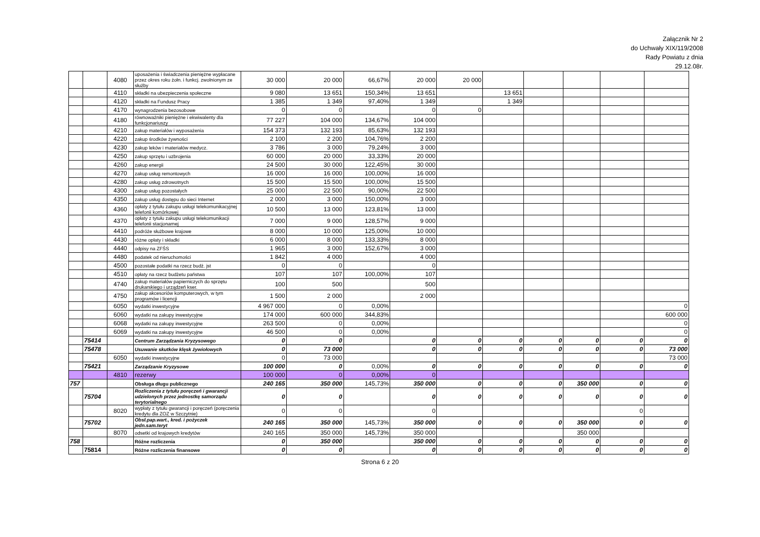Załącznik Nr 2
do Uchwały XIX/119/2008
Rady Powiatu z dnia
29.12.08r.
| | | 4080 | uposażenia i świadczenia pieniężne wypłacane przez okres roku żołn. i funkcj. zwolnionym ze służby | 30 000 | 20 000 | 66,67% | 20 000 | 20 000 | | | | | |
| | | 4110 | składki na ubezpieczenia społeczne | 9 080 | 13 651 | 150,34% | 13 651 | | 13 651 | | | | |
| | | 4120 | składki na Fundusz Pracy | 1 385 | 1 349 | 97,40% | 1 349 | | 1 349 | | | | |
| | | 4170 | wynagrodzenia bezosobowe | 0 | 0 | | 0 | 0 | | | | | |
| | | 4180 | równoważniki pieniężne i ekwiwalenty dla funkcjonariuszy | 77 227 | 104 000 | 134,67% | 104 000 | | | | | | |
| | | 4210 | zakup materiałów i wyposażenia | 154 373 | 132 193 | 85,63% | 132 193 | | | | | | |
| | | 4220 | zakup środków żywności | 2 100 | 2 200 | 104,76% | 2 200 | | | | | | |
| | | 4230 | zakup leków i materiałów medycz. | 3 786 | 3 000 | 79,24% | 3 000 | | | | | | |
| | | 4250 | zakup sprzętu i uzbrojenia | 60 000 | 20 000 | 33,33% | 20 000 | | | | | | |
| | | 4260 | zakup energii | 24 500 | 30 000 | 122,45% | 30 000 | | | | | | |
| | | 4270 | zakup usług remontowych | 16 000 | 16 000 | 100,00% | 16 000 | | | | | | |
| | | 4280 | zakup usług zdrowotnych | 15 500 | 15 500 | 100,00% | 15 500 | | | | | | |
| | | 4300 | zakup usług pozostałych | 25 000 | 22 500 | 90,00% | 22 500 | | | | | | |
| | | 4350 | zakup usług dostępu do sieci Internet | 2 000 | 3 000 | 150,00% | 3 000 | | | | | | |
| | | 4360 | opłaty z tytułu zakupu usługi telekomunikacyjnej telefonii komórkowej | 10 500 | 13 000 | 123,81% | 13 000 | | | | | | |
| | | 4370 | opłaty z tytułu zakupu usługi telekomunikacji telefonii stacjonarnej | 7 000 | 9 000 | 128,57% | 9 000 | | | | | | |
| | | 4410 | podróże służbowe krajowe | 8 000 | 10 000 | 125,00% | 10 000 | | | | | | |
| | | 4430 | różne opłaty i składki | 6 000 | 8 000 | 133,33% | 8 000 | | | | | | |
| | | 4440 | odpisy na ZFŚS | 1 965 | 3 000 | 152,67% | 3 000 | | | | | | |
| | | 4480 | podatek od nieruchomości | 1 842 | 4 000 | | 4 000 | | | | | | |
| | | 4500 | pozostałe podatki na rzecz budż. jst | 0 | 0 | | 0 | | | | | | |
| | | 4510 | opłaty na rzecz budżetu państwa | 107 | 107 | 100,00% | 107 | | | | | | |
| | | 4740 | zakup materiałów papierniczych do sprzętu drukarskiego i urządzeń kser. | 100 | 500 | | 500 | | | | | | |
| | | 4750 | zakup akcesoriów komputerowych, w tym programów i licencji | 1 500 | 2 000 | | 2 000 | | | | | | |
| | | 6050 | wydatki inwestycyjne | 4 967 000 | 0 | 0,00% | | | | | | | 0 |
| | | 6060 | wydatki na zakupy inwestycyjne | 174 000 | 600 000 | 344,83% | | | | | | | 600 000 |
| | | 6068 | wydatki na zakupy inwestycyjne | 263 500 | 0 | 0,00% | | | | | | | 0 |
| | | 6069 | wydatki na zakupy inwestycyjne | 46 500 | 0 | 0,00% | | | | | | | 0 |
| | 75414 | | Centrum Zarządzania Kryzysowego | 0 | 0 | | 0 | 0 | 0 | 0 | 0 | 0 | 0 |
| | 75478 | | Usuwanie skutków klęsk żywiołowych | 0 | 73 000 | | 0 | 0 | 0 | 0 | 0 | 0 | 73 000 |
| | | 6050 | wydatki inwestycyjne | 0 | 73 000 | | | | | | | | 73 000 |
| | 75421 | | Zarządzanie Kryzysowe | 100 000 | 0 | 0,00% | 0 | 0 | 0 | 0 | 0 | 0 | 0 |
| | | 4810 | rezerwy | 100 000 | 0 | 0,00% | 0 | | | | | | |
| 757 | | | Obsługa długu publicznego | 240 165 | 350 000 | 145,73% | 350 000 | 0 | 0 | 0 | 350 000 | 0 | 0 |
| | 75704 | | Rozliczenia z tytułu poręczeń i gwarancji udzielonych przez jednostkę samorządu terytorialnego | 0 | 0 | | 0 | 0 | 0 | 0 | 0 | 0 | 0 |
| | | 8020 | wypłaty z tytułu gwarancji i poręczeń (poręczenia kredytu dla ZOZ w Szczytnie) | 0 | 0 | | 0 | | | | | 0 | |
| | 75702 | | Obsł.pap.wart., kred. i pożyczek jedn.sam.teryt | 240 165 | 350 000 | 145,73% | 350 000 | 0 | 0 | 0 | 350 000 | 0 | 0 |
| | | 8070 | odsetki od krajowych kredytów | 240 165 | 350 000 | 145,73% | 350 000 | | | | 350 000 | | |
| 758 | | | Różne rozliczenia | 0 | 350 000 | | 350 000 | 0 | 0 | 0 | 0 | 0 | 0 |
| | 75814 | | Różne rozliczenia finansowe | 0 | 0 | | 0 | 0 | 0 | 0 | 0 | 0 | 0 |
Strona 6 z 20